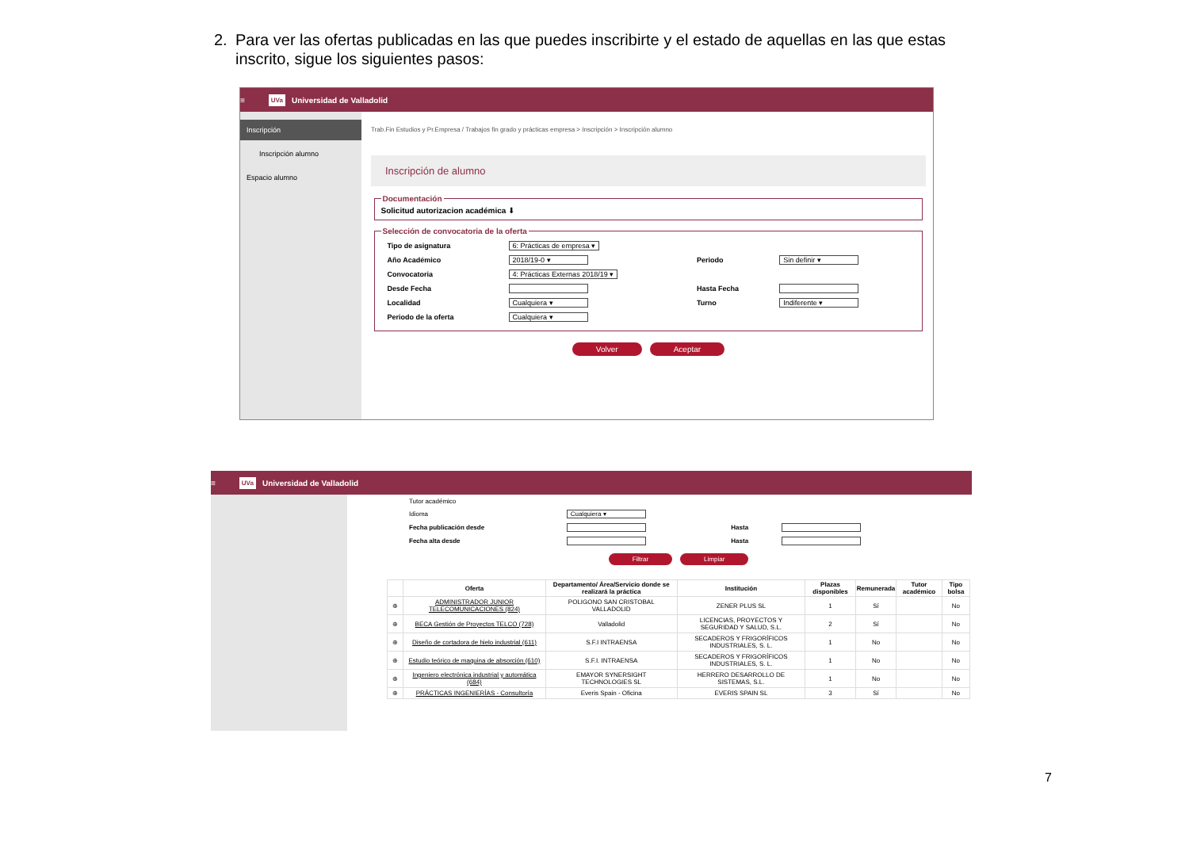2. Para ver las ofertas publicadas en las que puedes inscribirte y el estado de aquellas en las que estas inscrito, sigue los siguientes pasos:
≡ UVa Universidad de Valladolid
Inscripción
Inscripción alumno
Espacio alumno
Trab.Fin Estudios y Pr.Empresa / Trabajos fin grado y prácticas empresa > Inscripción > Inscripción alumno
Inscripción de alumno
DocumentaciónSolicitud autorizacion académica ⬇ Selección de convocatoria de la oferta
| Tipo de asignatura | 6: Prácticas de empresa ▾ | | |
| Año Académico | 2018/19-0 ▾ | Periodo | Sin definir ▾ |
| Convocatoria | 4: Prácticas Externas 2018/19 ▾ | | |
| Desde Fecha | | Hasta Fecha | |
| Localidad | Cualquiera ▾ | Turno | Indiferente ▾ |
| Periodo de la oferta | Cualquiera ▾ | | |
Volver Aceptar
≡ UVa Universidad de Valladolid
| Tutor académico | | | |
| Idioma | Cualquiera ▾ | | |
| Fecha publicación desde | | Hasta | |
| Fecha alta desde | | Hasta | |
Filtrar Limpiar
| | Oferta | Departamento/ Área/Servicio donde se realizará la práctica | Institución | Plazas disponibles | Remunerada | Tutor académico | Tipo bolsa |
| --- | --- | --- | --- | --- | --- | --- | --- |
| ⊕ | ADMINISTRADOR JUNIOR TELECOMUNICACIONES (824) | POLIGONO SAN CRISTOBAL VALLADOLID | ZENER PLUS SL | 1 | Sí | | No |
| ⊕ | BECA Gestión de Proyectos TELCO (728) | Valladolid | LICENCIAS, PROYECTOS Y SEGURIDAD Y SALUD, S.L. | 2 | Sí | | No |
| ⊕ | Diseño de cortadora de hielo industrial (611) | S.F.I INTRAENSA | SECADEROS Y FRIGORÍFICOS INDUSTRIALES, S. L. | 1 | No | | No |
| ⊕ | Estudio teórico de maquina de absorción (610) | S.F.I. INTRAENSA | SECADEROS Y FRIGORÍFICOS INDUSTRIALES, S. L. | 1 | No | | No |
| ⊕ | Ingeniero electrónica industrial y automática (684) | EMAYOR SYNERSIGHT TECHNOLOGIES SL | HERRERO DESARROLLO DE SISTEMAS, S.L. | 1 | No | | No |
| ⊕ | PRÁCTICAS INGENIERÍAS - Consultoría | Everis Spain - Oficina | EVERIS SPAIN SL | 3 | Sí | | No |
7